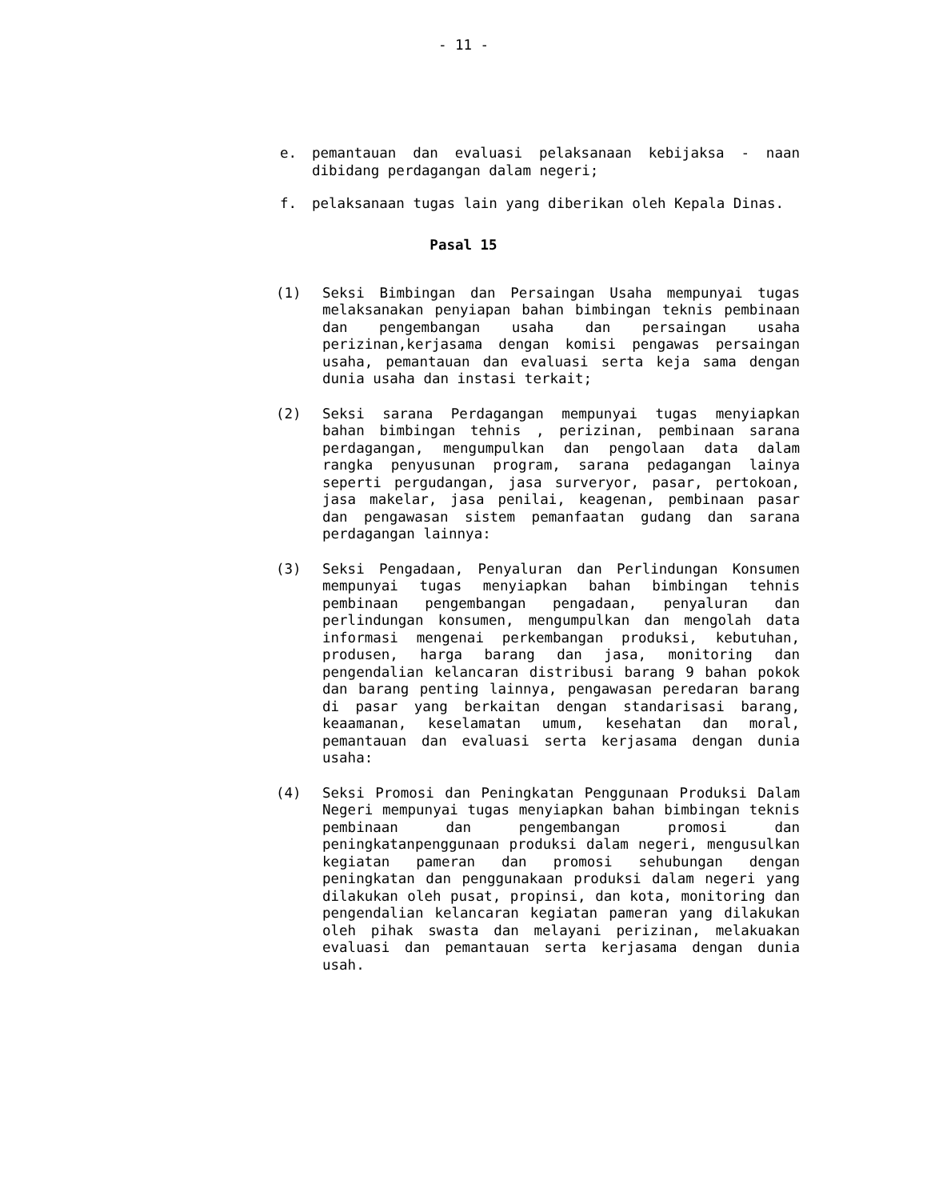- 11 -
e. pemantauan dan evaluasi pelaksanaan kebijaksa - naan dibidang perdagangan dalam negeri;
f. pelaksanaan tugas lain yang diberikan oleh Kepala Dinas.
Pasal 15
(1) Seksi Bimbingan dan Persaingan Usaha mempunyai tugas melaksanakan penyiapan bahan bimbingan teknis pembinaan dan pengembangan usaha dan persaingan usaha perizinan,kerjasama dengan komisi pengawas persaingan usaha, pemantauan dan evaluasi serta keja sama dengan dunia usaha dan instasi terkait;
(2) Seksi sarana Perdagangan mempunyai tugas menyiapkan bahan bimbingan tehnis , perizinan, pembinaan sarana perdagangan, mengumpulkan dan pengolaan data dalam rangka penyusunan program, sarana pedagangan lainya seperti pergudangan, jasa surveryor, pasar, pertokoan, jasa makelar, jasa penilai, keagenan, pembinaan pasar dan pengawasan sistem pemanfaatan gudang dan sarana perdagangan lainnya:
(3) Seksi Pengadaan, Penyaluran dan Perlindungan Konsumen mempunyai tugas menyiapkan bahan bimbingan tehnis pembinaan pengembangan pengadaan, penyaluran dan perlindungan konsumen, mengumpulkan dan mengolah data informasi mengenai perkembangan produksi, kebutuhan, produsen, harga barang dan jasa, monitoring dan pengendalian kelancaran distribusi barang 9 bahan pokok dan barang penting lainnya, pengawasan peredaran barang di pasar yang berkaitan dengan standarisasi barang, keaamanan, keselamatan umum, kesehatan dan moral, pemantauan dan evaluasi serta kerjasama dengan dunia usaha:
(4) Seksi Promosi dan Peningkatan Penggunaan Produksi Dalam Negeri mempunyai tugas menyiapkan bahan bimbingan teknis pembinaan dan pengembangan promosi dan peningkatanpenggunaan produksi dalam negeri, mengusulkan kegiatan pameran dan promosi sehubungan dengan peningkatan dan penggunakaan produksi dalam negeri yang dilakukan oleh pusat, propinsi, dan kota, monitoring dan pengendalian kelancaran kegiatan pameran yang dilakukan oleh pihak swasta dan melayani perizinan, melakuakan evaluasi dan pemantauan serta kerjasama dengan dunia usah.